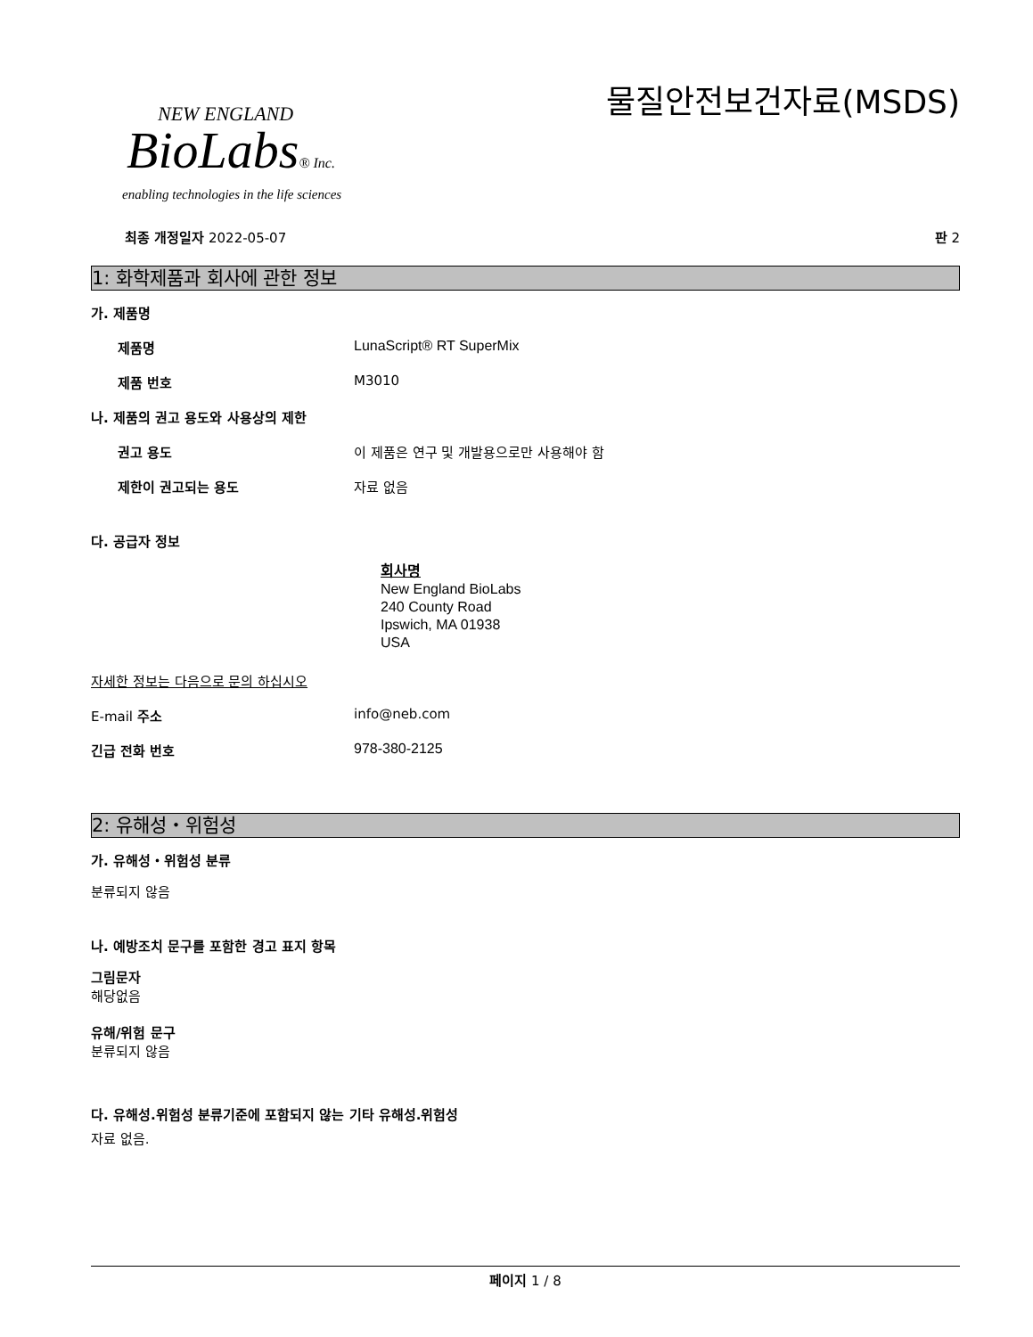NEW ENGLAND
BioLabs® Inc.
enabling technologies in the life sciences
물질안전보건자료(MSDS)
최종 개정일자 2022-05-07 판 2
1: 화학제품과 회사에 관한 정보
가. 제품명
제품명 LunaScript® RT SuperMix
제품 번호 M3010
나. 제품의 권고 용도와 사용상의 제한
권고 용도 이 제품은 연구 및 개발용으로만 사용해야 함
제한이 권고되는 용도 자료 없음
다. 공급자 정보
회사명
New England BioLabs
240 County Road
Ipswich, MA 01938
USA
자세한 정보는 다음으로 문의 하십시오
E-mail 주소 info@neb.com
긴급 전화 번호 978-380-2125
2: 유해성・위험성
가. 유해성・위험성 분류
분류되지 않음
나. 예방조치 문구를 포함한 경고 표지 항목
그림문자
해당없음
유해/위험 문구
분류되지 않음
다. 유해성.위험성 분류기준에 포함되지 않는 기타 유해성.위험성
자료 없음.
페이지 1 / 8